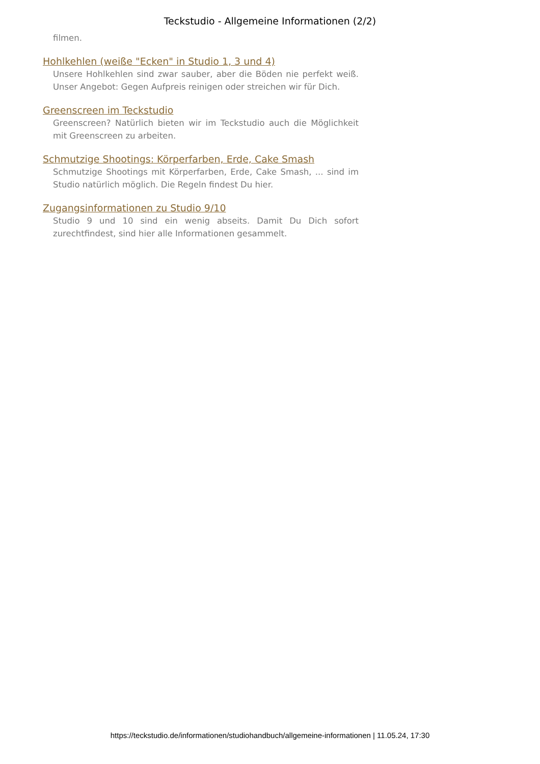Teckstudio - Allgemeine Informationen (2/2)
filmen.
Hohlkehlen (weiße "Ecken" in Studio 1, 3 und 4)
Unsere Hohlkehlen sind zwar sauber, aber die Böden nie perfekt weiß. Unser Angebot: Gegen Aufpreis reinigen oder streichen wir für Dich.
Greenscreen im Teckstudio
Greenscreen? Natürlich bieten wir im Teckstudio auch die Möglichkeit mit Greenscreen zu arbeiten.
Schmutzige Shootings: Körperfarben, Erde, Cake Smash
Schmutzige Shootings mit Körperfarben, Erde, Cake Smash, ... sind im Studio natürlich möglich. Die Regeln findest Du hier.
Zugangsinformationen zu Studio 9/10
Studio 9 und 10 sind ein wenig abseits. Damit Du Dich sofort zurechtfindest, sind hier alle Informationen gesammelt.
https://teckstudio.de/informationen/studiohandbuch/allgemeine-informationen | 11.05.24, 17:30